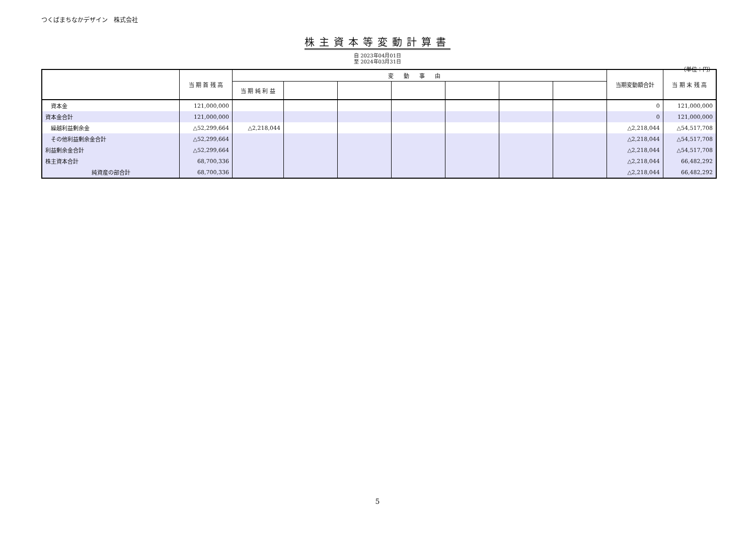つくばまちなかデザイン　株式会社
株主資本等変動計算書
自 2023年04月01日
至 2024年03月31日
（単位：円）
| | 当 期 首 残 高 | 変動事由 | | | | | | | 当期変動額合計 | 当 期 末 残 高 |
| --- | --- | --- | --- | --- | --- | --- | --- | --- | --- | --- |
| | | 当 期 純 利 益 | | | | | | | | |
| 資本金 | 121,000,000 | | | | | | | | 0 | 121,000,000 |
| 資本金合計 | 121,000,000 | | | | | | | | 0 | 121,000,000 |
| 繰越利益剰余金 | △52,299,664 | △2,218,044 | | | | | | | △2,218,044 | △54,517,708 |
| その他利益剰余金合計 | △52,299,664 | | | | | | | | △2,218,044 | △54,517,708 |
| 利益剰余金合計 | △52,299,664 | | | | | | | | △2,218,044 | △54,517,708 |
| 株主資本合計 | 68,700,336 | | | | | | | | △2,218,044 | 66,482,292 |
| 純資産の部合計 | 68,700,336 | | | | | | | | △2,218,044 | 66,482,292 |
5